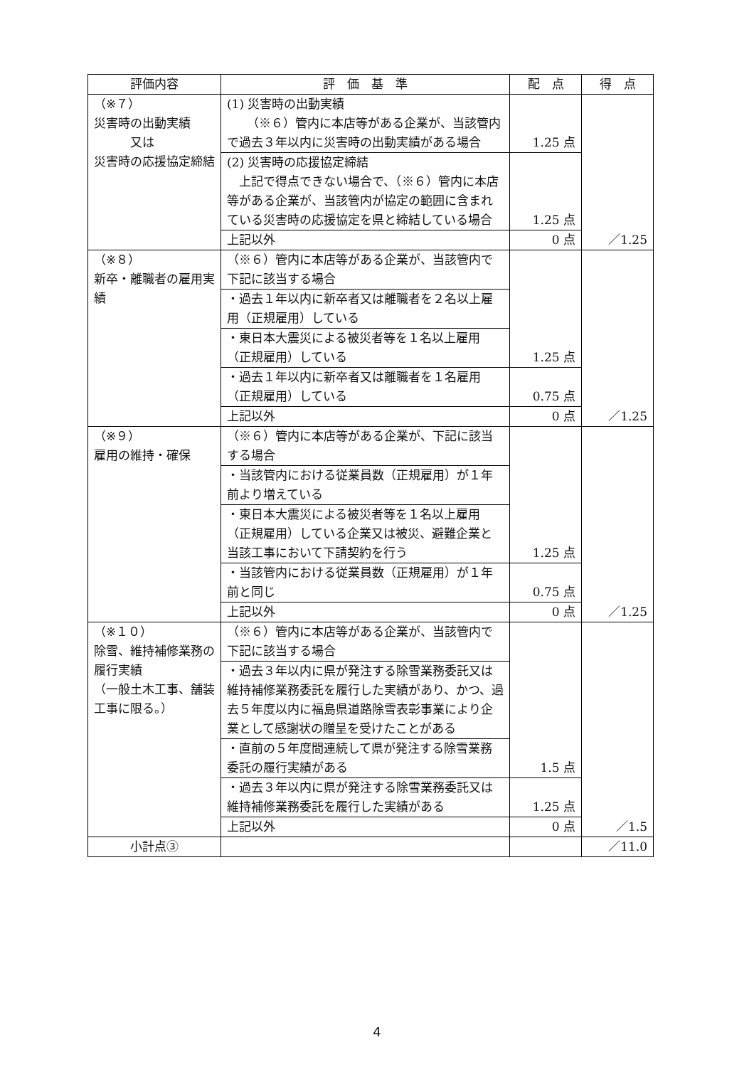| 評価内容 | 評 価 基 準 | 配 点 | 得 点 |
| --- | --- | --- | --- |
| （※７） 災害時の出動実績 又は 災害時の応援協定締結 | (1) 災害時の出動実績 （※６）管内に本店等がある企業が、当該管内で過去３年以内に災害時の出動実績がある場合 | 1.25 点 | ／1.25 |
| | (2) 災害時の応援協定締結 上記で得点できない場合で、（※６）管内に本店等がある企業が、当該管内が協定の範囲に含まれている災害時の応援協定を県と締結している場合 | 1.25 点 | |
| | 上記以外 | 0 点 | |
| （※８） 新卒・離職者の雇用実績 | （※６）管内に本店等がある企業が、当該管内で下記に該当する場合 | 1.25 点 | ／1.25 |
| | ・過去１年以内に新卒者又は離職者を２名以上雇用（正規雇用）している | | |
| | ・東日本大震災による被災者等を１名以上雇用（正規雇用）している | | |
| | ・過去１年以内に新卒者又は離職者を１名雇用（正規雇用）している | 0.75 点 | |
| | 上記以外 | 0 点 | |
| （※９） 雇用の維持・確保 | （※６）管内に本店等がある企業が、下記に該当する場合 | 1.25 点 | ／1.25 |
| | ・当該管内における従業員数（正規雇用）が１年前より増えている | | |
| | ・東日本大震災による被災者等を１名以上雇用（正規雇用）している企業又は被災、避難企業と当該工事において下請契約を行う | | |
| | ・当該管内における従業員数（正規雇用）が１年前と同じ | 0.75 点 | |
| | 上記以外 | 0 点 | |
| （※１０） 除雪、維持補修業務の履行実績 （一般土木工事、舗装工事に限る。） | （※６）管内に本店等がある企業が、当該管内で下記に該当する場合 | 1.5 点 | ／1.5 |
| | ・過去３年以内に県が発注する除雪業務委託又は維持補修業務委託を履行した実績があり、かつ、過去５年度以内に福島県道路除雪表彰事業により企業として感謝状の贈呈を受けたことがある | | |
| | ・直前の５年度間連続して県が発注する除雪業務委託の履行実績がある | | |
| | ・過去３年以内に県が発注する除雪業務委託又は維持補修業務委託を履行した実績がある | 1.25 点 | |
| | 上記以外 | 0 点 | |
| 小計点③ | | | ／11.0 |
4